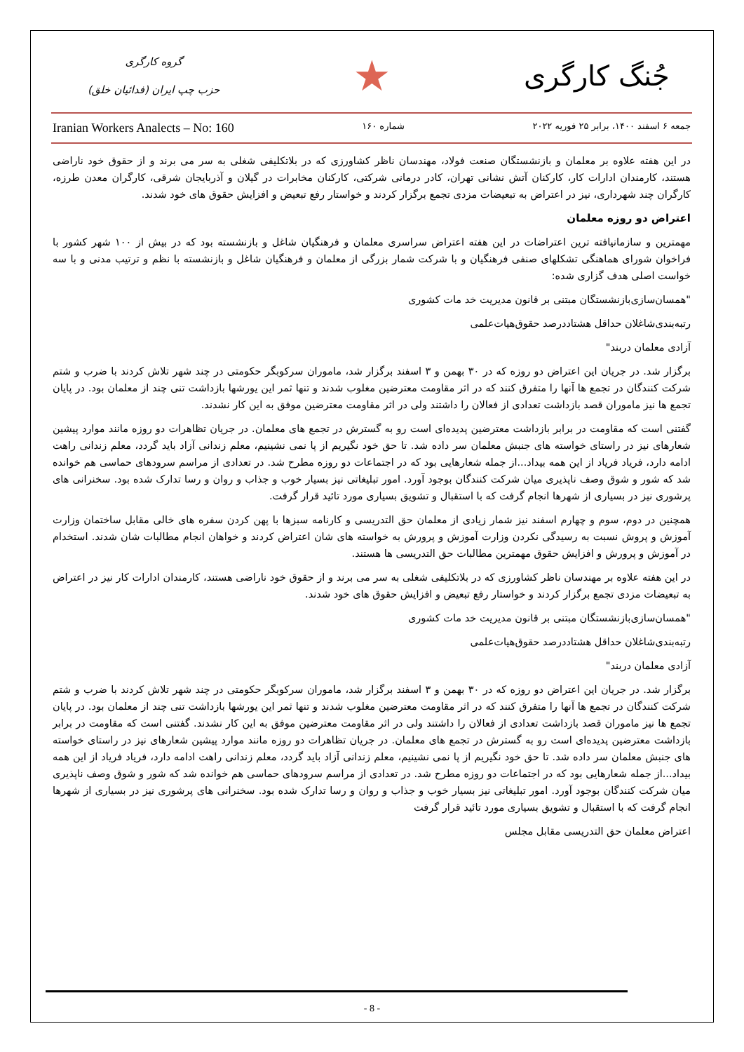جُنگ کارگری
★
گروه کارگری
حزب چپ ایران (فدائیان خلق)
جمعه ۶ اسفند ۱۴۰۰، برابر ۲۵ فوریه ۲۰۲۲ شماره ۱۶۰ Iranian Workers Analects – No: 160
در این هفته علاوه بر معلمان و بازنشستگان صنعت فولاد، مهندسان ناظر کشاورزی که در بلاتکلیفی شغلی به سر می برند و از حقوق خود ناراضی هستند، کارمندان ادارات کار، کارکنان آتش نشانی تهران، کادر درمانی شرکتی، کارکنان مخابرات در گیلان و آذربایجان شرقی، کارگران معدن طرزه، کارگران چند شهرداری، نیز در اعتراض به تبعیضات مزدی تجمع برگزار کردند و خواستار رفع تبعیض و افزایش حقوق های خود شدند.
اعتراض دو روزه معلمان
مهمترین و سازمانیافته ترین اعتراضات در این هفته اعتراض سراسری معلمان و فرهنگیان شاغل و بازنشسته بود که در بیش از ۱۰۰ شهر کشور با فراخوان شورای هماهنگی تشکلهای صنفی فرهنگیان و با شرکت شمار بزرگی از معلمان و فرهنگیان شاغل و بازنشسته با نظم و ترتیب مدنی و با سه خواست اصلی هدف گزاری شده:
"همسان‌سازی‌بازنشستگان مبتنی بر قانون مدیریت خد مات کشوری
رتبه‌بندی‌شاغلان حداقل هشتاددرصد حقوق‌هیات‌علمی
آزادی معلمان دربند"
برگزار شد. در جریان این اعتراض دو روزه که در ۳۰ بهمن و ۳ اسفند برگزار شد، ماموران سرکوبگر حکومتی در چند شهر تلاش کردند با ضرب و شتم شرکت کنندگان در تجمع ها آنها را متفرق کنند که در اثر مقاومت معترضین مغلوب شدند و تنها ثمر این یورشها بازداشت تنی چند از معلمان بود. در پایان تجمع ها نیز ماموران قصد بازداشت تعدادی از فعالان را داشتند ولی در اثر مقاومت معترضین موفق به این کار نشدند.
گفتنی است که مقاومت در برابر بازداشت معترضین پدیده‌ای است رو به گسترش در تجمع های معلمان. در جریان تظاهرات دو روزه مانند موارد پیشین شعارهای نیز در راستای خواسته های جنبش معلمان سر داده شد. تا حق خود نگیریم از پا نمی نشینیم، معلم زندانی آزاد باید گردد، معلم زندانی راهت ادامه دارد، فریاد فریاد از این همه بیداد...از جمله شعارهایی بود که در اجتماعات دو روزه مطرح شد. در تعدادی از مراسم سرودهای حماسی هم خوانده شد که شور و شوق وصف ناپذیری میان شرکت کنندگان بوجود آورد. امور تبلیغاتی نیز بسیار خوب و جذاب و روان و رسا تدارک شده بود. سخنرانی های پرشوری نیز در بسیاری از شهرها انجام گرفت که با استقبال و تشویق بسیاری مورد تائید قرار گرفت.
همچنین در دوم، سوم و چهارم اسفند نیز شمار زیادی از معلمان حق التدریسی و کارنامه سبزها با پهن کردن سفره های خالی مقابل ساختمان وزارت آموزش و پروش نسبت به رسیدگی نکردن وزارت آموزش و پرورش به خواسته های شان اعتراض کردند و خواهان انجام مطالبات شان شدند. استخدام در آموزش و پرورش و افزایش حقوق مهمترین مطالبات حق التدریسی ها هستند.
در این هفته علاوه بر مهندسان ناظر کشاورزی که در بلاتکلیفی شغلی به سر می برند و از حقوق خود ناراضی هستند، کارمندان ادارات کار نیز در اعتراض به تبعیضات مزدی تجمع برگزار کردند و خواستار رفع تبعیض و افزایش حقوق های خود شدند.
"همسان‌سازی‌بازنشستگان مبتنی بر قانون مدیریت خد مات کشوری
رتبه‌بندی‌شاغلان حداقل هشتاددرصد حقوق‌هیات‌علمی
آزادی معلمان دربند"
برگزار شد. در جریان این اعتراض دو روزه که در ۳۰ بهمن و ۳ اسفند برگزار شد، ماموران سرکوبگر حکومتی در چند شهر تلاش کردند با ضرب و شتم شرکت کنندگان در تجمع ها آنها را متفرق کنند که در اثر مقاومت معترضین مغلوب شدند و تنها ثمر این یورشها بازداشت تنی چند از معلمان بود. در پایان تجمع ها نیز ماموران قصد بازداشت تعدادی از فعالان را داشتند ولی در اثر مقاومت معترضین موفق به این کار نشدند. گفتنی است که مقاومت در برابر بازداشت معترضین پدیده‌ای است رو به گسترش در تجمع های معلمان. در جریان تظاهرات دو روزه مانند موارد پیشین شعارهای نیز در راستای خواسته های جنبش معلمان سر داده شد. تا حق خود نگیریم از پا نمی نشینیم، معلم زندانی آزاد باید گردد، معلم زندانی راهت ادامه دارد، فریاد فریاد از این همه بیداد...از جمله شعارهایی بود که در اجتماعات دو روزه مطرح شد. در تعدادی از مراسم سرودهای حماسی هم خوانده شد که شور و شوق وصف ناپذیری میان شرکت کنندگان بوجود آورد. امور تبلیغاتی نیز بسیار خوب و جذاب و روان و رسا تدارک شده بود. سخنرانی های پرشوری نیز در بسیاری از شهرها انجام گرفت که با استقبال و تشویق بسیاری مورد تائید قرار گرفت
اعتراض معلمان حق التدریسی مقابل مجلس
- 8 -